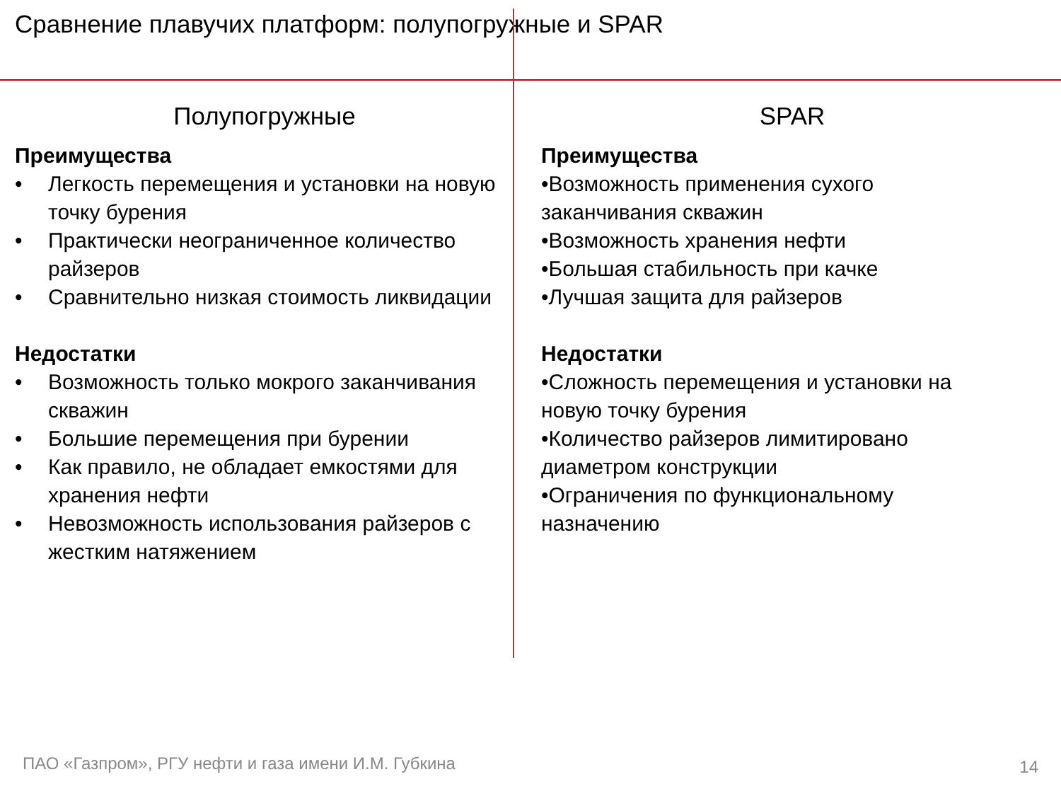Сравнение плавучих платформ: полупогружные и SPAR
Полупогружные
Преимущества
• Легкость перемещения и установки на новую точку бурения
• Практически неограниченное количество райзеров
• Сравнительно низкая стоимость ликвидации
Недостатки
• Возможность только мокрого заканчивания скважин
• Большие перемещения при бурении
• Как правило, не обладает емкостями для хранения нефти
• Невозможность использования райзеров с жестким натяжением
SPAR
Преимущества
•Возможность применения сухого заканчивания скважин
•Возможность хранения нефти
•Большая стабильность при качке
•Лучшая защита для райзеров
Недостатки
•Сложность перемещения и установки на новую точку бурения
•Количество райзеров лимитировано диаметром конструкции
•Ограничения по функциональному назначению
ПАО «Газпром», РГУ нефти и газа имени И.М. Губкина
14